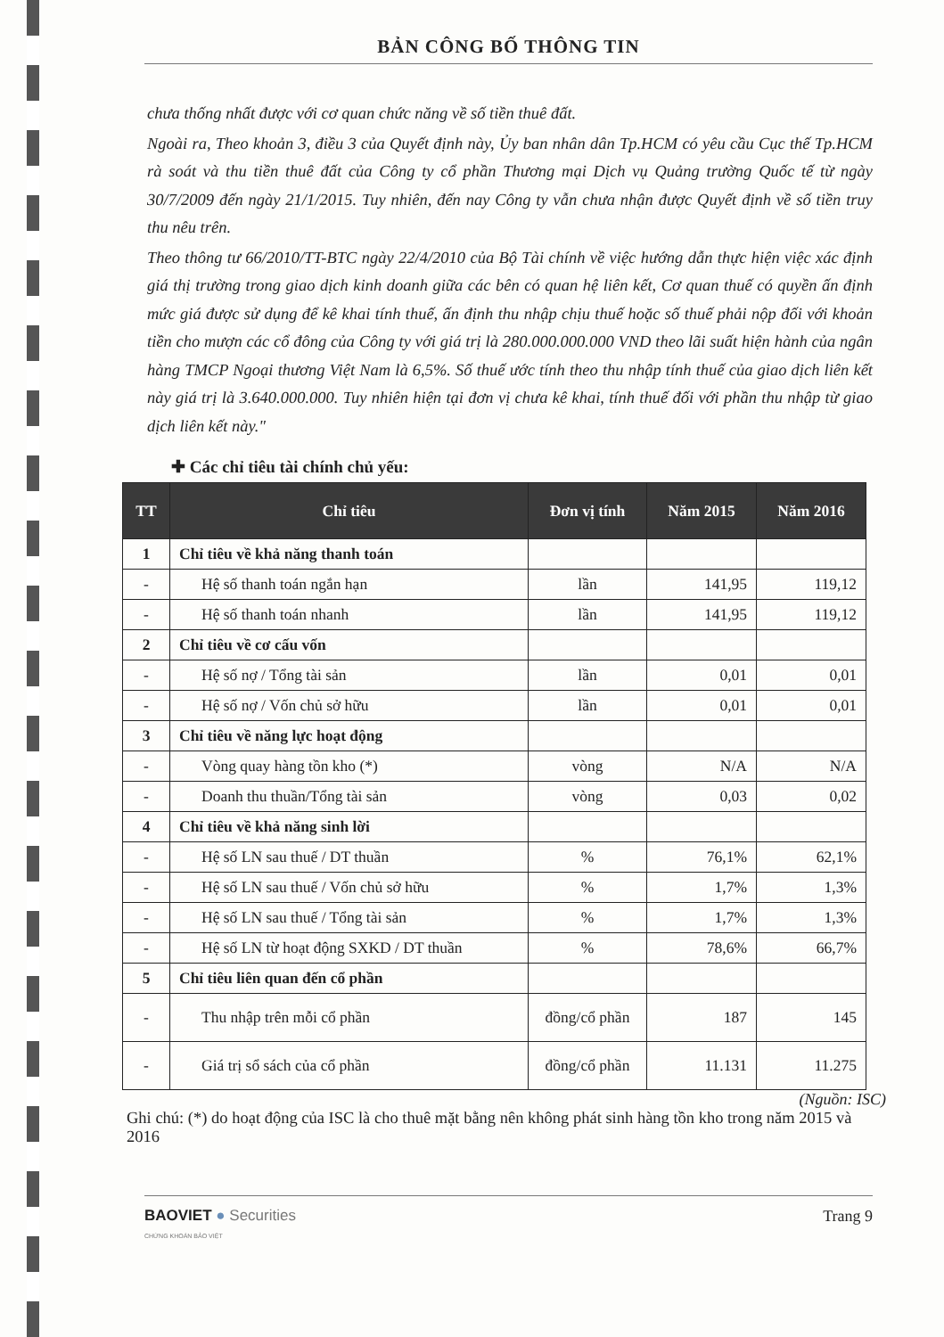BẢN CÔNG BỐ THÔNG TIN
chưa thống nhất được với cơ quan chức năng về số tiền thuê đất.
Ngoài ra, Theo khoản 3, điều 3 của Quyết định này, Ủy ban nhân dân Tp.HCM có yêu cầu Cục thế Tp.HCM rà soát và thu tiền thuê đất của Công ty cổ phần Thương mại Dịch vụ Quảng trường Quốc tế từ ngày 30/7/2009 đến ngày 21/1/2015. Tuy nhiên, đến nay Công ty vẫn chưa nhận được Quyết định về số tiền truy thu nêu trên.
Theo thông tư 66/2010/TT-BTC ngày 22/4/2010 của Bộ Tài chính về việc hướng dẫn thực hiện việc xác định giá thị trường trong giao dịch kinh doanh giữa các bên có quan hệ liên kết, Cơ quan thuế có quyền ấn định mức giá được sử dụng để kê khai tính thuế, ấn định thu nhập chịu thuế hoặc số thuế phải nộp đối với khoản tiền cho mượn các cổ đông của Công ty với giá trị là 280.000.000.000 VND theo lãi suất hiện hành của ngân hàng TMCP Ngoại thương Việt Nam là 6,5%. Số thuế ước tính theo thu nhập tính thuế của giao dịch liên kết này giá trị là 3.640.000.000. Tuy nhiên hiện tại đơn vị chưa kê khai, tính thuế đối với phần thu nhập từ giao dịch liên kết này."
✚ Các chỉ tiêu tài chính chủ yếu:
| TT | Chỉ tiêu | Đơn vị tính | Năm 2015 | Năm 2016 |
| --- | --- | --- | --- | --- |
| 1 | Chỉ tiêu về khả năng thanh toán | | | |
| - | Hệ số thanh toán ngắn hạn | lần | 141,95 | 119,12 |
| - | Hệ số thanh toán nhanh | lần | 141,95 | 119,12 |
| 2 | Chỉ tiêu về cơ cấu vốn | | | |
| - | Hệ số nợ / Tổng tài sản | lần | 0,01 | 0,01 |
| - | Hệ số nợ / Vốn chủ sở hữu | lần | 0,01 | 0,01 |
| 3 | Chỉ tiêu về năng lực hoạt động | | | |
| - | Vòng quay hàng tồn kho (*) | vòng | N/A | N/A |
| - | Doanh thu thuần/Tổng tài sản | vòng | 0,03 | 0,02 |
| 4 | Chỉ tiêu về khả năng sinh lời | | | |
| - | Hệ số LN sau thuế / DT thuần | % | 76,1% | 62,1% |
| - | Hệ số LN sau thuế / Vốn chủ sở hữu | % | 1,7% | 1,3% |
| - | Hệ số LN sau thuế / Tổng tài sản | % | 1,7% | 1,3% |
| - | Hệ số LN từ hoạt động SXKD / DT thuần | % | 78,6% | 66,7% |
| 5 | Chỉ tiêu liên quan đến cổ phần | | | |
| - | Thu nhập trên mỗi cổ phần | đồng/cổ phần | 187 | 145 |
| - | Giá trị sổ sách của cổ phần | đồng/cổ phần | 11.131 | 11.275 |
(Nguồn: ISC)
Ghi chú: (*) do hoạt động của ISC là cho thuê mặt bằng nên không phát sinh hàng tồn kho trong năm 2015 và 2016
BAOVIET ● Securities
CHỨNG KHOÁN BẢO VIỆT
Trang 9